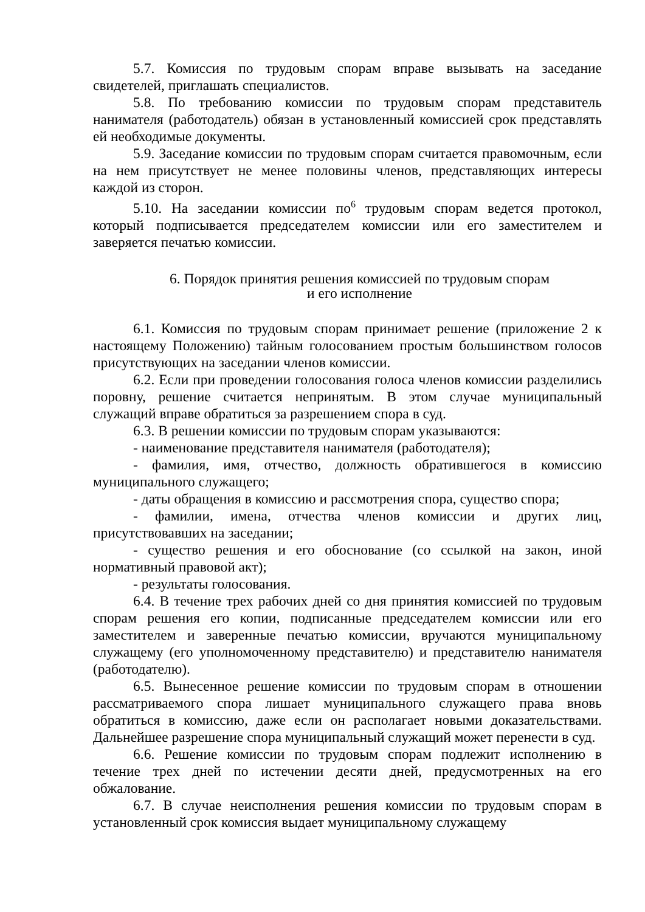5.7. Комиссия по трудовым спорам вправе вызывать на заседание свидетелей, приглашать специалистов.
5.8. По требованию комиссии по трудовым спорам представитель нанимателя (работодатель) обязан в установленный комиссией срок представлять ей необходимые документы.
5.9. Заседание комиссии по трудовым спорам считается правомочным, если на нем присутствует не менее половины членов, представляющих интересы каждой из сторон.
5.10. На заседании комиссии по<sup>6</sup> трудовым спорам ведется протокол, который подписывается председателем комиссии или его заместителем и заверяется печатью комиссии.
6. Порядок принятия решения комиссией по трудовым спорам
и его исполнение
6.1. Комиссия по трудовым спорам принимает решение (приложение 2 к настоящему Положению) тайным голосованием простым большинством голосов присутствующих на заседании членов комиссии.
6.2. Если при проведении голосования голоса членов комиссии разделились поровну, решение считается непринятым. В этом случае муниципальный служащий вправе обратиться за разрешением спора в суд.
6.3. В решении комиссии по трудовым спорам указываются:
- наименование представителя нанимателя (работодателя);
- фамилия, имя, отчество, должность обратившегося в комиссию муниципального служащего;
- даты обращения в комиссию и рассмотрения спора, существо спора;
- фамилии, имена, отчества членов комиссии и других лиц, присутствовавших на заседании;
- существо решения и его обоснование (со ссылкой на закон, иной нормативный правовой акт);
- результаты голосования.
6.4. В течение трех рабочих дней со дня принятия комиссией по трудовым спорам решения его копии, подписанные председателем комиссии или его заместителем и заверенные печатью комиссии, вручаются муниципальному служащему (его уполномоченному представителю) и представителю нанимателя (работодателю).
6.5. Вынесенное решение комиссии по трудовым спорам в отношении рассматриваемого спора лишает муниципального служащего права вновь обратиться в комиссию, даже если он располагает новыми доказательствами. Дальнейшее разрешение спора муниципальный служащий может перенести в суд.
6.6. Решение комиссии по трудовым спорам подлежит исполнению в течение трех дней по истечении десяти дней, предусмотренных на его обжалование.
6.7. В случае неисполнения решения комиссии по трудовым спорам в установленный срок комиссия выдает муниципальному служащему